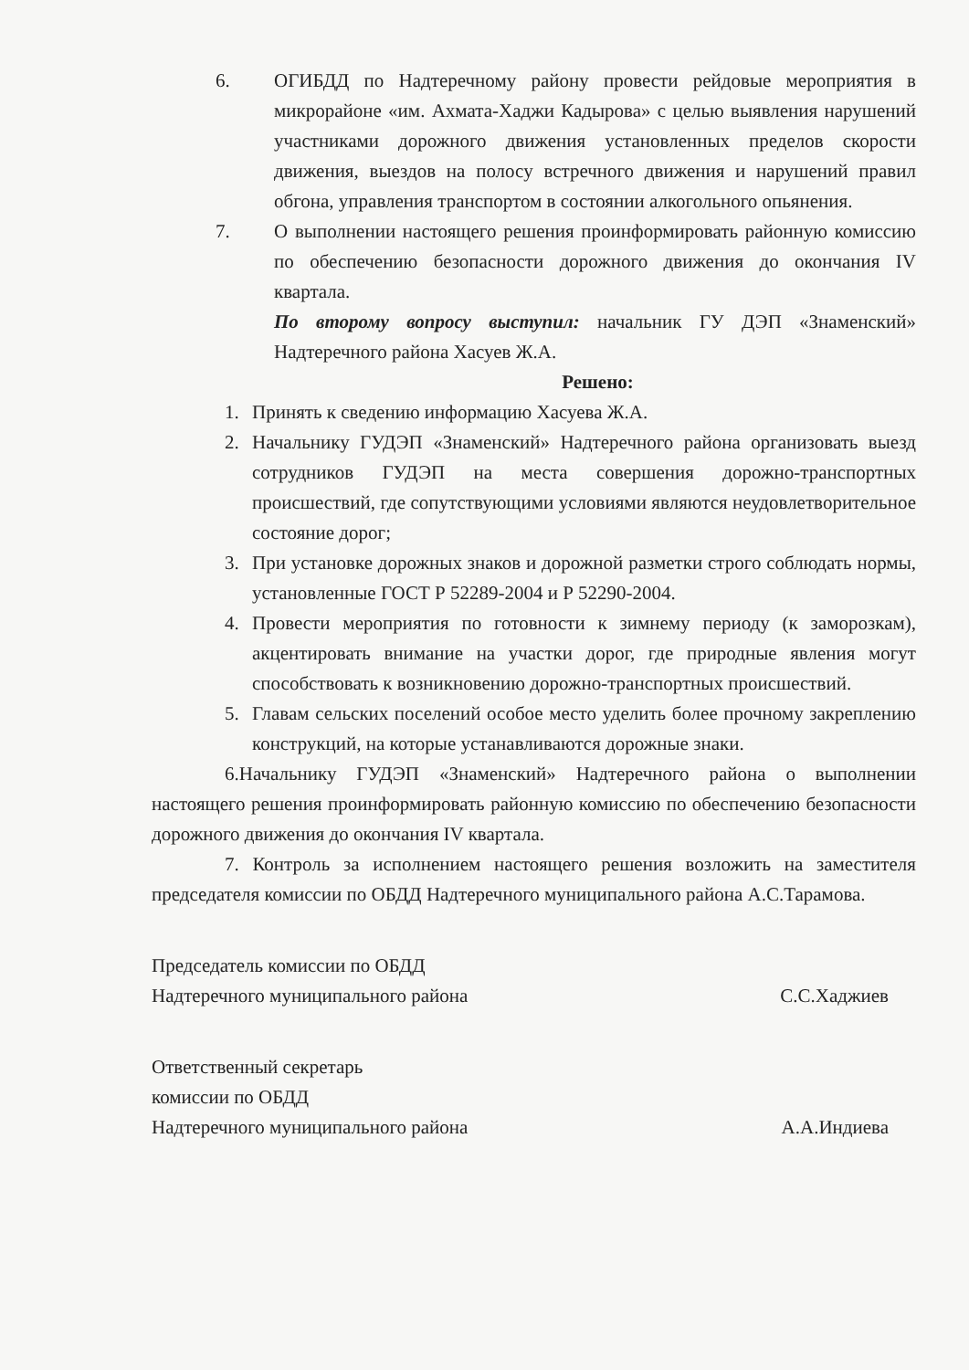6. ОГИБДД по Надтеречному району провести рейдовые мероприятия в микрорайоне «им. Ахмата-Хаджи Кадырова» с целью выявления нарушений участниками дорожного движения установленных пределов скорости движения, выездов на полосу встречного движения и нарушений правил обгона, управления транспортом в состоянии алкогольного опьянения.
7. О выполнении настоящего решения проинформировать районную комиссию по обеспечению безопасности дорожного движения до окончания IV квартала.
По второму вопросу выступил: начальник ГУ ДЭП «Знаменский» Надтеречного района Хасуев Ж.А.
Решено:
1. Принять к сведению информацию Хасуева Ж.А.
2. Начальнику ГУДЭП «Знаменский» Надтеречного района организовать выезд сотрудников ГУДЭП на места совершения дорожно-транспортных происшествий, где сопутствующими условиями являются неудовлетворительное состояние дорог;
3. При установке дорожных знаков и дорожной разметки строго соблюдать нормы, установленные ГОСТ Р 52289-2004 и Р 52290-2004.
4. Провести мероприятия по готовности к зимнему периоду (к заморозкам), акцентировать внимание на участки дорог, где природные явления могут способствовать к возникновению дорожно-транспортных происшествий.
5. Главам сельских поселений особое место уделить более прочному закреплению конструкций, на которые устанавливаются дорожные знаки.
6.Начальнику ГУДЭП «Знаменский» Надтеречного района о выполнении настоящего решения проинформировать районную комиссию по обеспечению безопасности дорожного движения до окончания IV квартала.
7. Контроль за исполнением настоящего решения возложить на заместителя председателя комиссии по ОБДД Надтеречного муниципального района А.С.Тарамова.
Председатель комиссии по ОБДД
Надтеречного муниципального района
С.С.Хаджиев
Ответственный секретарь
комиссии по ОБДД
Надтеречного муниципального района
А.А.Индиева